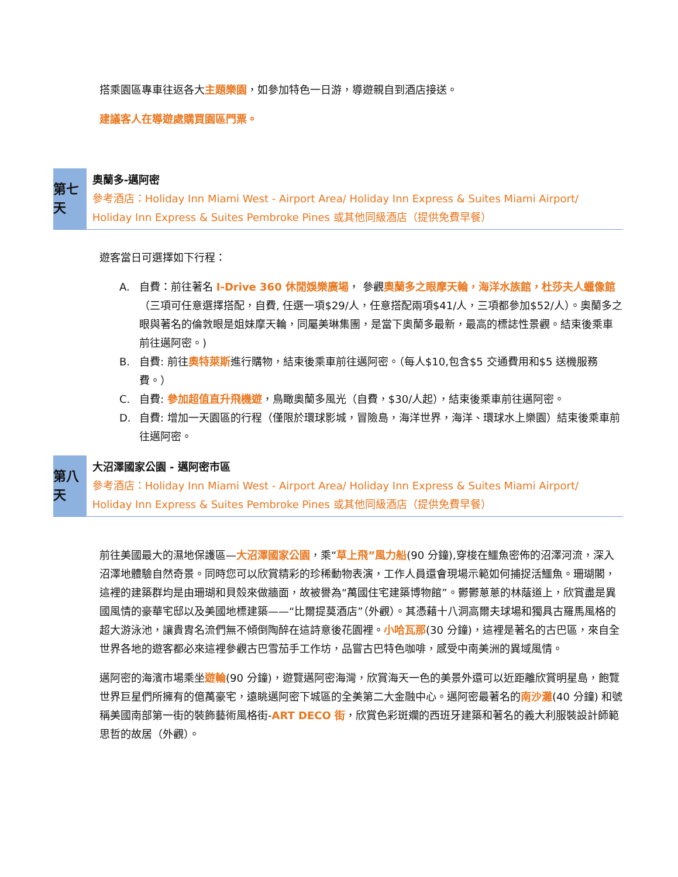搭乘園區專車往返各大主題樂園，如參加特色一日游，導遊親自到酒店接送。
建議客人在導遊處購買園區門票。
第七天
奧蘭多-邁阿密
參考酒店：Holiday Inn Miami West - Airport Area/ Holiday Inn Express & Suites Miami Airport/ Holiday Inn Express & Suites Pembroke Pines 或其他同級酒店（提供免費早餐）
遊客當日可選擇如下行程：
A. 自費：前往著名 I-Drive 360 休閒娛樂廣場， 參觀奧蘭多之眼摩天輪，海洋水族館，杜莎夫人蠟像館（三項可任意選擇搭配，自費, 任選一項$29/人，任意搭配兩項$41/人，三項都參加$52/人）。奧蘭多之眼與著名的倫敦眼是姐妹摩天輪，同屬美琳集團，是當下奧蘭多最新，最高的標誌性景觀。結束後乘車前往邁阿密。)
B. 自費: 前往奧特萊斯進行購物，結束後乘車前往邁阿密。（每人$10,包含$5 交通費用和$5 送機服務費。）
C. 自費: 參加超值直升飛機遊，鳥瞰奧蘭多風光（自費，$30/人起），結束後乘車前往邁阿密。
D. 自費: 增加一天園區的行程（僅限於環球影城，冒險島，海洋世界，海洋、環球水上樂園）結束後乘車前往邁阿密。
第八天
大沼澤國家公園 - 邁阿密市區
參考酒店：Holiday Inn Miami West - Airport Area/ Holiday Inn Express & Suites Miami Airport/ Holiday Inn Express & Suites Pembroke Pines 或其他同級酒店（提供免費早餐）
前往美國最大的濕地保護區—大沼澤國家公園，乘“草上飛”風力船(90 分鐘),穿梭在鱷魚密佈的沼澤河流，深入沼澤地體驗自然奇景。同時您可以欣賞精彩的珍稀動物表演，工作人員還會現場示範如何捕捉活鱷魚。珊瑚閣，這裡的建築群均是由珊瑚和貝殼來做牆面，故被譽為“萬國住宅建築博物館”。鬱鬱蔥蔥的林蔭道上，欣賞盡是異國風情的豪華宅邸以及美國地標建築——“比爾提莫酒店”（外觀）。其憑藉十八洞高爾夫球場和獨具古羅馬風格的超大游泳池，讓貴胄名流們無不傾倒陶醉在這詩意後花園裡。小哈瓦那(30 分鐘)，這裡是著名的古巴區，來自全世界各地的遊客都必來這裡參觀古巴雪茄手工作坊，品嘗古巴特色咖啡，感受中南美洲的異域風情。
邁阿密的海濱市場乘坐遊輪(90 分鐘)，遊覽邁阿密海灣，欣賞海天一色的美景外還可以近距離欣賞明星島，飽覽世界巨星們所擁有的億萬豪宅，遠眺邁阿密下城區的全美第二大金融中心。邁阿密最著名的南沙灘(40 分鐘) 和號稱美國南部第一街的裝飾藝術風格街-ART DECO 街，欣賞色彩斑斕的西班牙建築和著名的義大利服裝設計師範思哲的故居（外觀）。